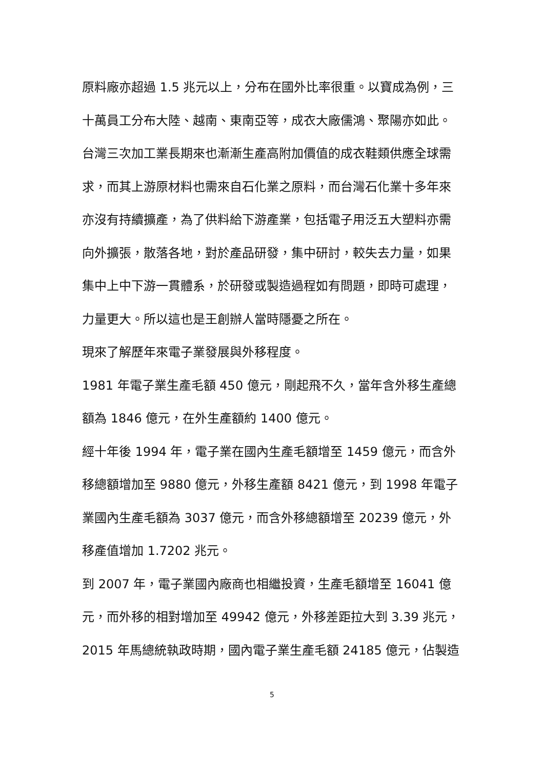原料廠亦超過 1.5 兆元以上，分布在國外比率很重。以寶成為例，三十萬員工分布大陸、越南、東南亞等，成衣大廠儒鴻、聚陽亦如此。
台灣三次加工業長期來也漸漸生產高附加價值的成衣鞋類供應全球需求，而其上游原材料也需來自石化業之原料，而台灣石化業十多年來亦沒有持續擴產，為了供料給下游產業，包括電子用泛五大塑料亦需向外擴張，散落各地，對於產品研發，集中研討，較失去力量，如果集中上中下游一貫體系，於研發或製造過程如有問題，即時可處理，力量更大。所以這也是王創辦人當時隱憂之所在。
現來了解歷年來電子業發展與外移程度。
1981 年電子業生產毛額 450 億元，剛起飛不久，當年含外移生產總額為 1846 億元，在外生產額約 1400 億元。
經十年後 1994 年，電子業在國內生產毛額增至 1459 億元，而含外移總額增加至 9880 億元，外移生產額 8421 億元，到 1998 年電子業國內生產毛額為 3037 億元，而含外移總額增至 20239 億元，外移產值增加 1.7202 兆元。
到 2007 年，電子業國內廠商也相繼投資，生產毛額增至 16041 億元，而外移的相對增加至 49942 億元，外移差距拉大到 3.39 兆元，2015 年馬總統執政時期，國內電子業生產毛額 24185 億元，佔製造
5